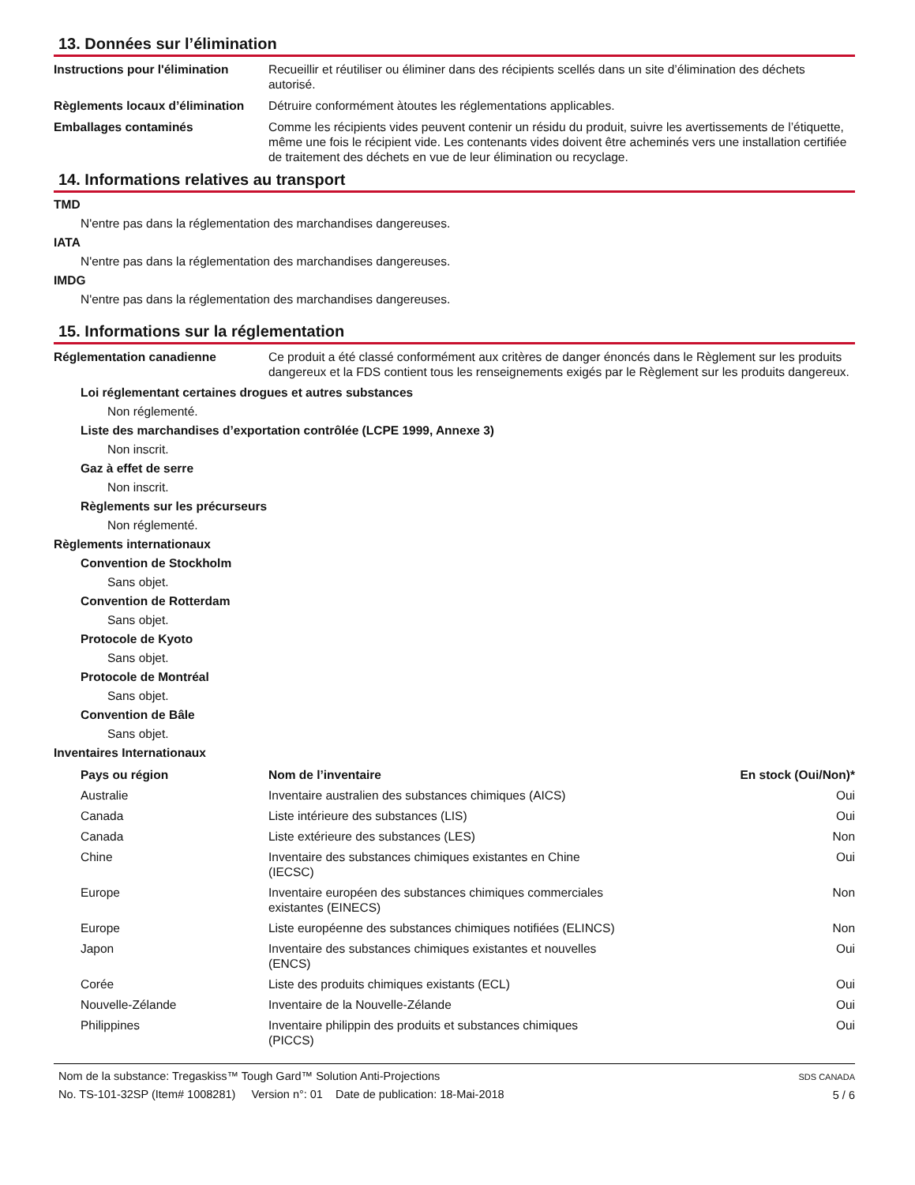13. Données sur l’élimination
Instructions pour l'élimination
Recueillir et réutiliser ou éliminer dans des récipients scellés dans un site d’élimination des déchets autorisé.
Règlements locaux d’élimination
Détruire conformément àtoutes les réglementations applicables.
Emballages contaminés Comme les récipients vides peuvent contenir un résidu du produit, suivre les avertissements de l’étiquette, même une fois le récipient vide. Les contenants vides doivent être acheminés vers une installation certifiée de traitement des déchets en vue de leur élimination ou recyclage.
14. Informations relatives au transport
TMD
N'entre pas dans la réglementation des marchandises dangereuses.
IATA
N'entre pas dans la réglementation des marchandises dangereuses.
IMDG
N'entre pas dans la réglementation des marchandises dangereuses.
15. Informations sur la réglementation
Réglementation canadienne Ce produit a été classé conformément aux critères de danger énoncés dans le Règlement sur les produits dangereux et la FDS contient tous les renseignements exigés par le Règlement sur les produits dangereux.
Loi réglementant certaines drogues et autres substances
Non réglementé.
Liste des marchandises d’exportation contrôlée (LCPE 1999, Annexe 3)
Non inscrit.
Gaz à effet de serre
Non inscrit.
Règlements sur les précurseurs
Non réglementé.
Règlements internationaux
Convention de Stockholm
Sans objet.
Convention de Rotterdam
Sans objet.
Protocole de Kyoto
Sans objet.
Protocole de Montréal
Sans objet.
Convention de Bâle
Sans objet.
Inventaires Internationaux
| Pays ou région | Nom de l’inventaire | En stock (Oui/Non)* |
| --- | --- | --- |
| Australie | Inventaire australien des substances chimiques (AICS) | Oui |
| Canada | Liste intérieure des substances (LIS) | Oui |
| Canada | Liste extérieure des substances (LES) | Non |
| Chine | Inventaire des substances chimiques existantes en Chine (IECSC) | Oui |
| Europe | Inventaire européen des substances chimiques commerciales existantes (EINECS) | Non |
| Europe | Liste européenne des substances chimiques notifiées (ELINCS) | Non |
| Japon | Inventaire des substances chimiques existantes et nouvelles (ENCS) | Oui |
| Corée | Liste des produits chimiques existants (ECL) | Oui |
| Nouvelle-Zélande | Inventaire de la Nouvelle-Zélande | Oui |
| Philippines | Inventaire philippin des produits et substances chimiques (PICCS) | Oui |
Nom de la substance: Tregaskiss™ Tough Gard™ Solution Anti-Projections
No. TS-101-32SP (Item# 1008281) Version n°: 01 Date de publication: 18-Mai-2018
SDS CANADA
5 / 6